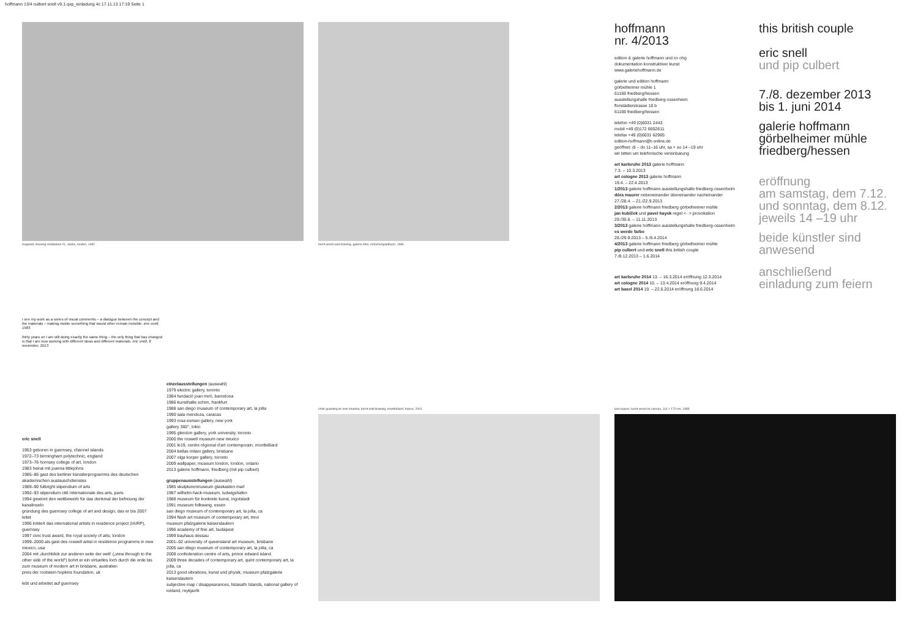hoffmann 13/4 culbert snell v9.1.qxp_einladung 4c 17.11.13 17:19 Seite 1
magnetic drawing installation #1, studio, london, 1982 burnt wood wall drawing, galerie löhrl, mönchengladbach, 1986
hoffmann
nr. 4/2013
edition & galerie hoffmann und co ohg
dokumentation konstruktiver kunst
www.galeriehoffmann.de
galerie und edition hoffmann
görbelheimer mühle 1
61169 friedberg/hessen
ausstellungshalle friedberg-ossenheim
florstädterstrasse 10 b
61169 friedberg/hessen
telefon +49 (0)6031 2443
mobil +49 (0)172 6602611
telefax +49 (0)6031 62965
edition-hoffmann@t-online.de
geöffnet: di – do 11–16 uhr, sa + so 14 –19 uhr
wir bitten um telefonische vereinbarung
art karlsruhe 2013 galerie hoffmann
7.3. – 10.3.2013
art cologne 2013 galerie hoffmann
19.4. – 22.4.2013
1/2013 galerie hoffmann ausstellungshalle friedberg-ossenheim
dóra maurer nebeneinander übereinander nacheinander
27./28.4. – 21./22.9.2013
2/2013 galerie hoffmann friedberg görbelheimer mühle
jan kubíček und pavel hayek regel <··> provokation
29./30.6. – 11.11.2013
3/2013 galerie hoffmann ausstellungshalle friedberg-ossenheim
es werde farbe
28./29.9.2013 – 5./6.4.2014
4/2013 galerie hoffmann friedberg görbelheimer mühle
pip culbert und eric snell this british couple
7./8.12.2013 – 1.6.2014
art karlsruhe 2014 13. – 16.3.2014 eröffnung 12.3.2014
art cologne 2014 10. – 13.4.2014 eröffnung 9.4.2014
art basel 2014 19. – 22.6.2014 eröffnung 18.6.2014
this british couple
eric snell
und pip culbert
7./8. dezember 2013
bis 1. juni 2014
galerie hoffmann
görbelheimer mühle
friedberg/hessen
eröffnung
am samstag, dem 7.12.
und sonntag, dem 8.12.
jeweils 14 –19 uhr
beide künstler sind
anwesend
anschließend
einladung zum feiern
I see my work as a series of visual comments – a dialogue between the concept and the materials – making visible something that would other remain invisible. eric snell, 1983
thirty years on I am still doing exactly the same thing – the only thing that has changed is that I am now working with different ideas and different materials. eric snell, 8 november, 2013
eric snell
1953 geboren in guernsey, channel islands
1972–73 birmingham polytechnic, england
1973–76 hornsey college of art, london
1983 heirat mit joanna littlejohns
1985–86 gast des berliner künstlerprogramms des deutschen akademischen austauschdienstes
1989–90 fulbright stipendium of arts
1992–93 stipendium cité internationale des arts, paris
1994 gewinnt den wettbewerb für das denkmal der befreiung der kanalinseln
gründung des guernsey college of art and design, das er bis 2007 leitet
1996 initiiert das international artists in residence project (IAIRP), guernsey
1997 civic trust award, the royal society of arts, london
1999–2000 als gast des roswell artist in residence programms in new mexico, usa
2004 mit ‚durchblick zur anderen seite der welt‘ („view through to the other side of the world“) bohrt er ein virtuelles loch durch die erde bis zum museum of modern art in brisbane, australien
preis der rootstein hopkins foundation, uk
lebt und arbeitet auf guernsey
einzelausstellungen (auswahl)
1979 electric gallery, toronto
1984 fundació joan miró, barcelona
1986 kunsthalle schirn, frankfurt
1988 san diego museum of contemporary art, la jolla
1990 sala mendoza, caracas
1993 rosa esman gallery, new york
gallery 360°, tokio
1995 glendon gallery, york university, toronto
2000 the roswell museum new mexico
2001 le19, centre régional d’art contemporain, montbéliard
2004 bellas milani gallery, brisbane
2007 olga korper gallery, toronto
2009 wallpaper, museum london, london, ontario
2013 galerie hoffmann, friedberg (mit pip culbert)
gruppenausstellungen (auswahl)
1985 skulpturenmuseum glaskasten marl
1987 wilhelm-hack-museum, ludwigshafen
1988 museum für konkrete kunst, ingolstadt
1991 museum folkwang, essen
san diego museum of contemporary art, la jolla, ca
1994 flash art museum of contemporary art, trevi
museum pfalzgalerie kaiserslautern
1996 academy of fine art, budapest
1999 bauhaus dessau
2001–02 university of queensland art museum, brisbane
2005 san diego museum of contemporary art, la jolla, ca
2008 confederation centre of arts, prince edward island
2009 three decades of contemporary art, quint contemporary art, la jolla, ca
2013 good vibrations, kunst und physik, museum pfalzgalerie kaiserslautern
subjective map / disappearances, listasafn íslands, national gallery of iceland, reykjavík
chair guarding its own shadow, burnt wall drawing, montbéliard, france, 2001 last supper, burnt wood on canvas, 114 × 170 cm, 1989